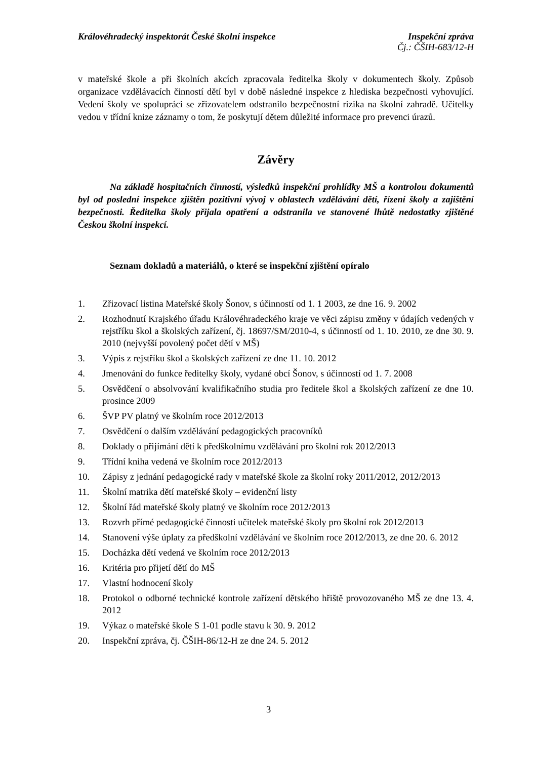Královéhradecký inspektorát České školní inspekce Inspekční zpráva
Čj.: ČŠIH-683/12-H
v mateřské škole a při školních akcích zpracovala ředitelka školy v dokumentech školy. Způsob organizace vzdělávacích činností dětí byl v době následné inspekce z hlediska bezpečnosti vyhovující. Vedení školy ve spolupráci se zřizovatelem odstranilo bezpečnostní rizika na školní zahradě. Učitelky vedou v třídní knize záznamy o tom, že poskytují dětem důležité informace pro prevenci úrazů.
Závěry
Na základě hospitačních činností, výsledků inspekční prohlídky MŠ a kontrolou dokumentů byl od poslední inspekce zjištěn pozitivní vývoj v oblastech vzdělávání dětí, řízení školy a zajištění bezpečnosti. Ředitelka školy přijala opatření a odstranila ve stanovené lhůtě nedostatky zjištěné Českou školní inspekcí.
Seznam dokladů a materiálů, o které se inspekční zjištění opíralo
1. Zřizovací listina Mateřské školy Šonov, s účinností od 1. 1 2003, ze dne 16. 9. 2002
2. Rozhodnutí Krajského úřadu Královéhradeckého kraje ve věci zápisu změny v údajích vedených v rejstříku škol a školských zařízení, čj. 18697/SM/2010-4, s účinností od 1. 10. 2010, ze dne 30. 9. 2010 (nejvyšší povolený počet dětí v MŠ)
3. Výpis z rejstříku škol a školských zařízení ze dne 11. 10. 2012
4. Jmenování do funkce ředitelky školy, vydané obcí Šonov, s účinností od 1. 7. 2008
5. Osvědčení o absolvování kvalifikačního studia pro ředitele škol a školských zařízení ze dne 10. prosince 2009
6. ŠVP PV platný ve školním roce 2012/2013
7. Osvědčení o dalším vzdělávání pedagogických pracovníků
8. Doklady o přijímání dětí k předškolnímu vzdělávání pro školní rok 2012/2013
9. Třídní kniha vedená ve školním roce 2012/2013
10. Zápisy z jednání pedagogické rady v mateřské škole za školní roky 2011/2012, 2012/2013
11. Školní matrika dětí mateřské školy – evidenční listy
12. Školní řád mateřské školy platný ve školním roce 2012/2013
13. Rozvrh přímé pedagogické činnosti učitelek mateřské školy pro školní rok 2012/2013
14. Stanovení výše úplaty za předškolní vzdělávání ve školním roce 2012/2013, ze dne 20. 6. 2012
15. Docházka dětí vedená ve školním roce 2012/2013
16. Kritéria pro přijetí dětí do MŠ
17. Vlastní hodnocení školy
18. Protokol o odborné technické kontrole zařízení dětského hřiště provozovaného MŠ ze dne 13. 4. 2012
19. Výkaz o mateřské škole S 1-01 podle stavu k 30. 9. 2012
20. Inspekční zpráva, čj. ČŠIH-86/12-H ze dne 24. 5. 2012
3